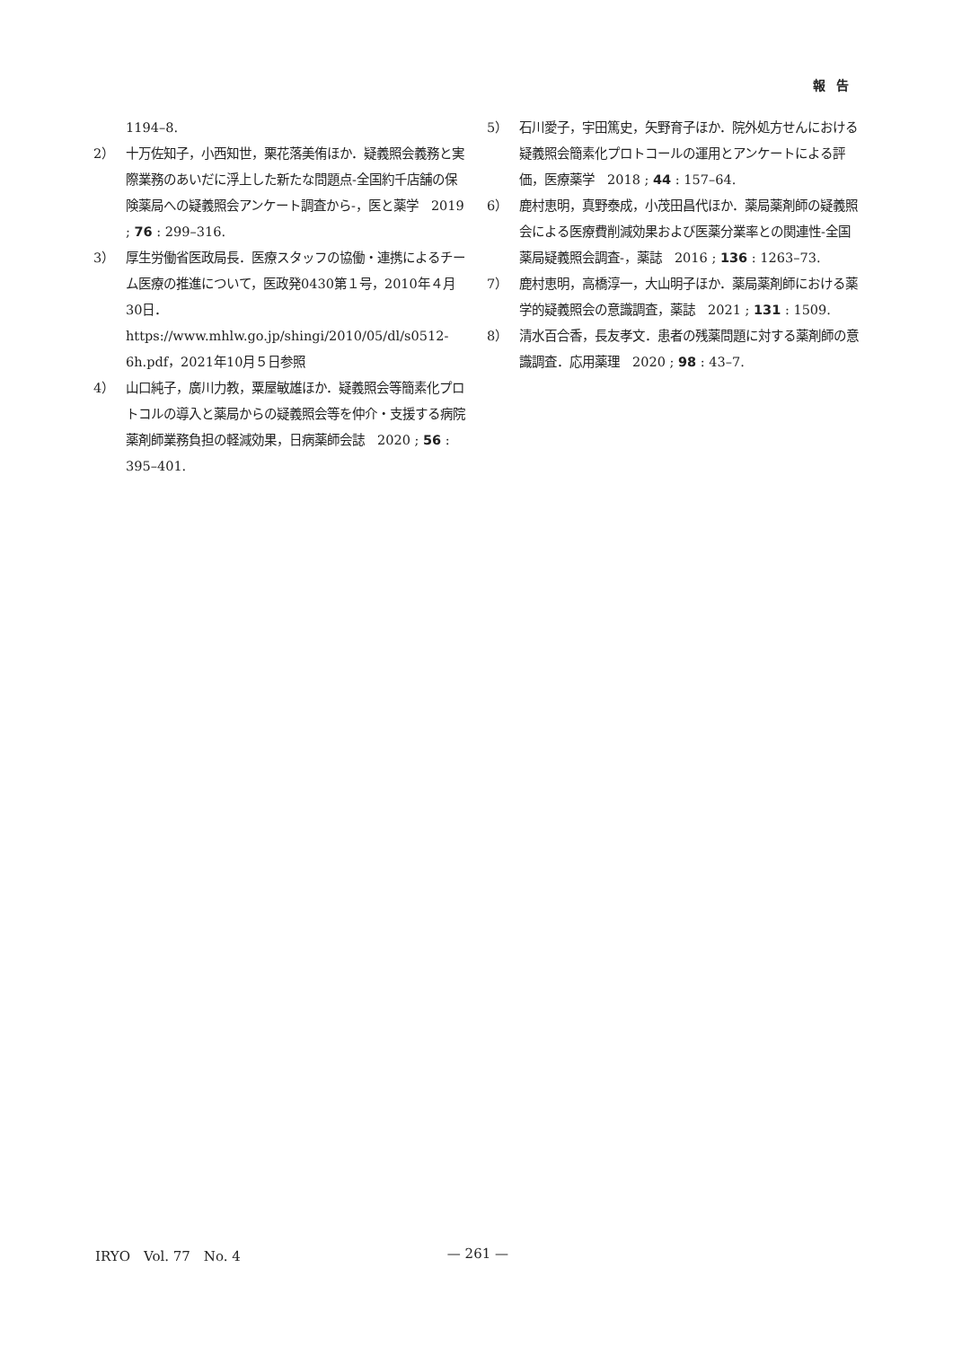報告
1194–8.
2） 十万佐知子，小西知世，栗花落美侑ほか．疑義照会義務と実際業務のあいだに浮上した新たな問題点-全国約千店舗の保険薬局への疑義照会アンケート調査から-，医と薬学　2019 ; 76 : 299–316.
3） 厚生労働省医政局長．医療スタッフの協働・連携によるチーム医療の推進について，医政発0430第１号，2010年４月30日．
https://www.mhlw.go.jp/shingi/2010/05/dl/s0512-6h.pdf，2021年10月５日参照
4） 山口純子，廣川力教，粟屋敏雄ほか．疑義照会等簡素化プロトコルの導入と薬局からの疑義照会等を仲介・支援する病院薬剤師業務負担の軽減効果，日病薬師会誌　2020 ; 56 : 395–401.
5） 石川愛子，宇田篤史，矢野育子ほか．院外処方せんにおける疑義照会簡素化プロトコールの運用とアンケートによる評価，医療薬学　2018 ; 44 : 157–64.
6） 鹿村恵明，真野泰成，小茂田昌代ほか．薬局薬剤師の疑義照会による医療費削減効果および医薬分業率との関連性-全国薬局疑義照会調査-，薬誌　2016 ; 136 : 1263–73.
7） 鹿村恵明，高橋淳一，大山明子ほか．薬局薬剤師における薬学的疑義照会の意識調査，薬誌　2021 ; 131 : 1509.
8） 清水百合香，長友孝文．患者の残薬問題に対する薬剤師の意識調査．応用薬理　2020 ; 98 : 43–7.
IRYO　Vol. 77　No. 4 — 261 —